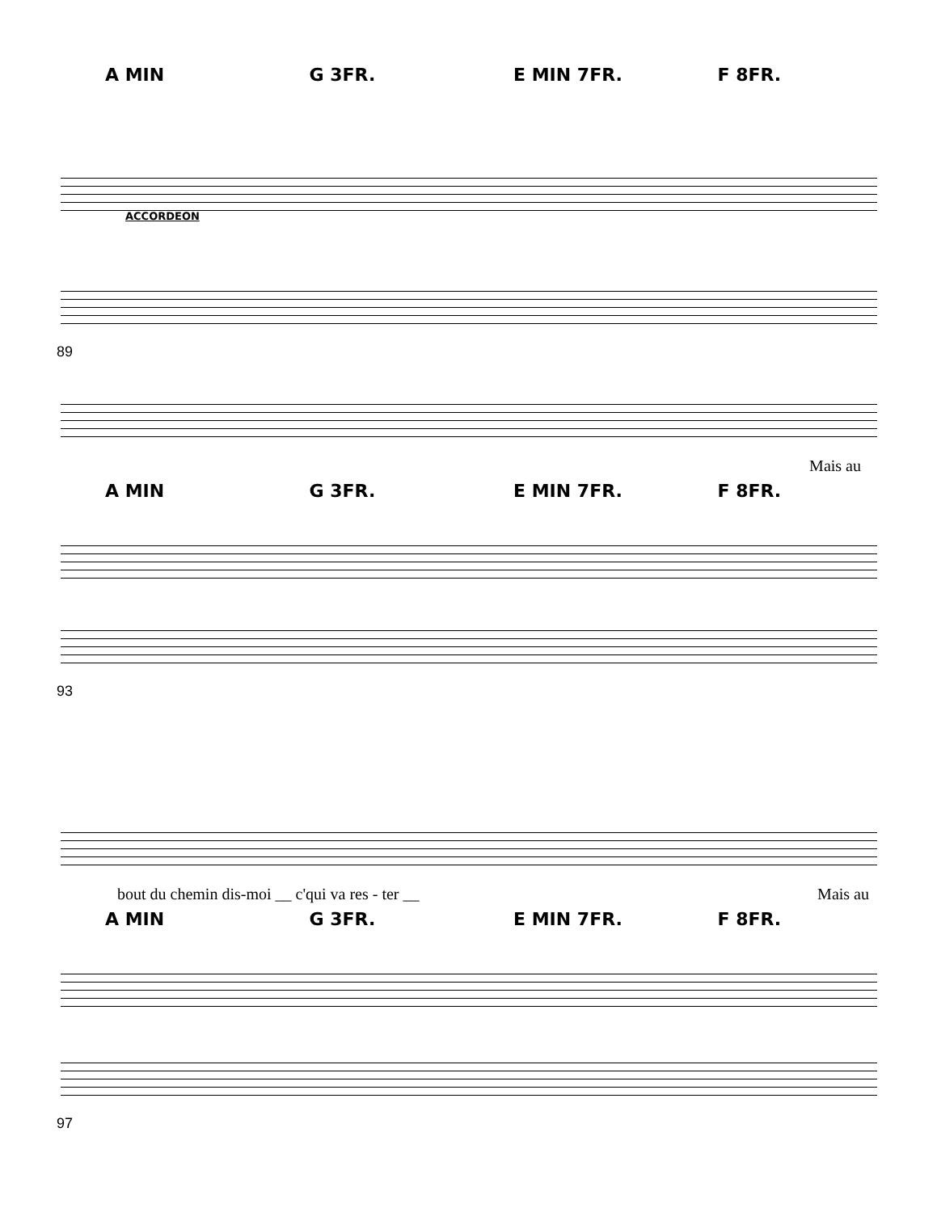A MIN G 3FR. E MIN 7FR. F 8FR.
ACCORDEON
89
Mais au
A MIN G 3FR. E MIN 7FR. F 8FR.
93
bout du chemin dis-moi __ c'qui va res - ter __ Mais au
A MIN G 3FR. E MIN 7FR. F 8FR.
97